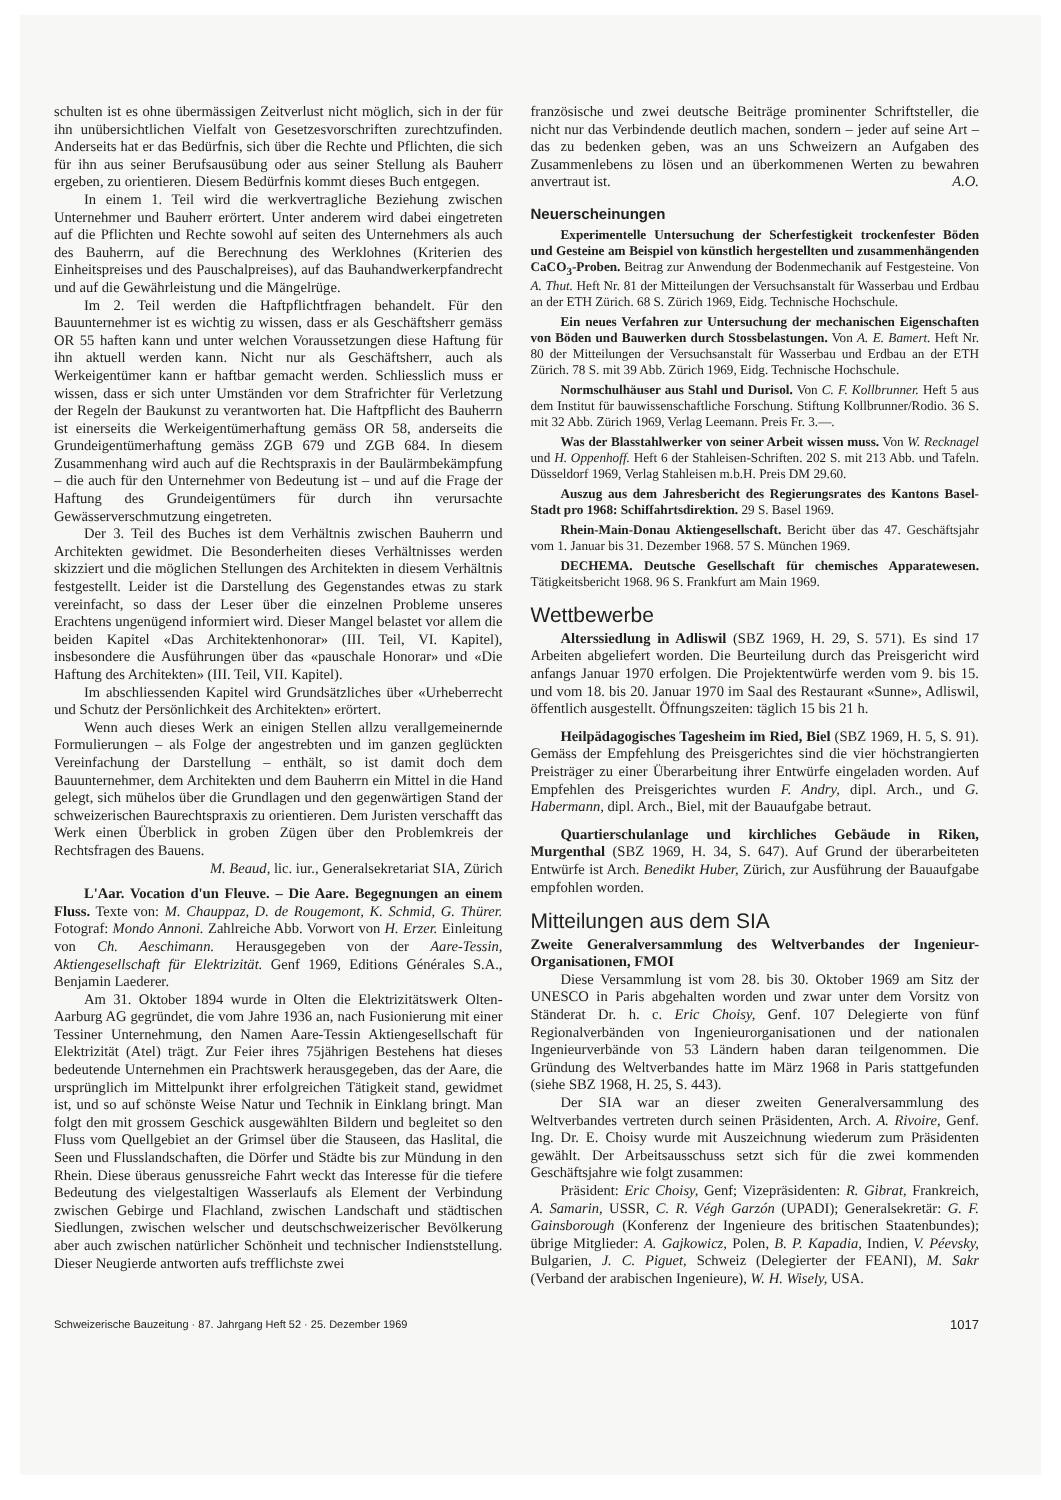schulten ist es ohne übermässigen Zeitverlust nicht möglich, sich in der für ihn unübersichtlichen Vielfalt von Gesetzesvorschriften zurechtzufinden. Anderseits hat er das Bedürfnis, sich über die Rechte und Pflichten, die sich für ihn aus seiner Berufsausübung oder aus seiner Stellung als Bauherr ergeben, zu orientieren. Diesem Bedürfnis kommt dieses Buch entgegen.
In einem 1. Teil wird die werkvertragliche Beziehung zwischen Unternehmer und Bauherr erörtert. Unter anderem wird dabei eingetreten auf die Pflichten und Rechte sowohl auf seiten des Unternehmers als auch des Bauherrn, auf die Berechnung des Werklohnes (Kriterien des Einheitspreises und des Pauschalpreises), auf das Bauhandwerkerpfandrecht und auf die Gewährleistung und die Mängelrüge.
Im 2. Teil werden die Haftpflichtfragen behandelt. Für den Bauunternehmer ist es wichtig zu wissen, dass er als Geschäftsherr gemäss OR 55 haften kann und unter welchen Voraussetzungen diese Haftung für ihn aktuell werden kann. Nicht nur als Geschäftsherr, auch als Werkeigentümer kann er haftbar gemacht werden. Schliesslich muss er wissen, dass er sich unter Umständen vor dem Strafrichter für Verletzung der Regeln der Baukunst zu verantworten hat. Die Haftpflicht des Bauherrn ist einerseits die Werkeigentümerhaftung gemäss OR 58, anderseits die Grundeigentümerhaftung gemäss ZGB 679 und ZGB 684. In diesem Zusammenhang wird auch auf die Rechtspraxis in der Baulärmbekämpfung – die auch für den Unternehmer von Bedeutung ist – und auf die Frage der Haftung des Grundeigentümers für durch ihn verursachte Gewässerverschmutzung eingetreten.
Der 3. Teil des Buches ist dem Verhältnis zwischen Bauherrn und Architekten gewidmet. Die Besonderheiten dieses Verhältnisses werden skizziert und die möglichen Stellungen des Architekten in diesem Verhältnis festgestellt. Leider ist die Darstellung des Gegenstandes etwas zu stark vereinfacht, so dass der Leser über die einzelnen Probleme unseres Erachtens ungenügend informiert wird. Dieser Mangel belastet vor allem die beiden Kapitel «Das Architektenhonorar» (III. Teil, VI. Kapitel), insbesondere die Ausführungen über das «pauschale Honorar» und «Die Haftung des Architekten» (III. Teil, VII. Kapitel).
Im abschliessenden Kapitel wird Grundsätzliches über «Urheberrecht und Schutz der Persönlichkeit des Architekten» erörtert.
Wenn auch dieses Werk an einigen Stellen allzu verallgemeinernde Formulierungen – als Folge der angestrebten und im ganzen geglückten Vereinfachung der Darstellung – enthält, so ist damit doch dem Bauunternehmer, dem Architekten und dem Bauherrn ein Mittel in die Hand gelegt, sich mühelos über die Grundlagen und den gegenwärtigen Stand der schweizerischen Baurechtspraxis zu orientieren. Dem Juristen verschafft das Werk einen Überblick in groben Zügen über den Problemkreis der Rechtsfragen des Bauens.
M. Beaud, lic. iur., Generalsekretariat SIA, Zürich
L'Aar. Vocation d'un Fleuve. – Die Aare. Begegnungen an einem Fluss. Texte von: M. Chauppaz, D. de Rougemont, K. Schmid, G. Thürer. Fotograf: Mondo Annoni. Zahlreiche Abb. Vorwort von H. Erzer. Einleitung von Ch. Aeschimann. Herausgegeben von der Aare-Tessin, Aktiengesellschaft für Elektrizität. Genf 1969, Editions Générales S.A., Benjamin Laederer.
Am 31. Oktober 1894 wurde in Olten die Elektrizitätswerk Olten-Aarburg AG gegründet, die vom Jahre 1936 an, nach Fusionierung mit einer Tessiner Unternehmung, den Namen Aare-Tessin Aktiengesellschaft für Elektrizität (Atel) trägt. Zur Feier ihres 75jährigen Bestehens hat dieses bedeutende Unternehmen ein Prachtswerk herausgegeben, das der Aare, die ursprünglich im Mittelpunkt ihrer erfolgreichen Tätigkeit stand, gewidmet ist, und so auf schönste Weise Natur und Technik in Einklang bringt. Man folgt den mit grossem Geschick ausgewählten Bildern und begleitet so den Fluss vom Quellgebiet an der Grimsel über die Stauseen, das Haslital, die Seen und Flusslandschaften, die Dörfer und Städte bis zur Mündung in den Rhein. Diese überaus genussreiche Fahrt weckt das Interesse für die tiefere Bedeutung des vielgestaltigen Wasserlaufs als Element der Verbindung zwischen Gebirge und Flachland, zwischen Landschaft und städtischen Siedlungen, zwischen welscher und deutschschweizerischer Bevölkerung aber auch zwischen natürlicher Schönheit und technischer Indienststellung. Dieser Neugierde antworten aufs trefflichste zwei
französische und zwei deutsche Beiträge prominenter Schriftsteller, die nicht nur das Verbindende deutlich machen, sondern – jeder auf seine Art – das zu bedenken geben, was an uns Schweizern an Aufgaben des Zusammenlebens zu lösen und an überkommenen Werten zu bewahren anvertraut ist. A.O.
Neuerscheinungen
Experimentelle Untersuchung der Scherfestigkeit trockenfester Böden und Gesteine am Beispiel von künstlich hergestellten und zusammenhängenden CaCO<sub>3</sub>-Proben. Beitrag zur Anwendung der Bodenmechanik auf Festgesteine. Von A. Thut. Heft Nr. 81 der Mitteilungen der Versuchsanstalt für Wasserbau und Erdbau an der ETH Zürich. 68 S. Zürich 1969, Eidg. Technische Hochschule.
Ein neues Verfahren zur Untersuchung der mechanischen Eigenschaften von Böden und Bauwerken durch Stossbelastungen. Von A. E. Bamert. Heft Nr. 80 der Mitteilungen der Versuchsanstalt für Wasserbau und Erdbau an der ETH Zürich. 78 S. mit 39 Abb. Zürich 1969, Eidg. Technische Hochschule.
Normschulhäuser aus Stahl und Durisol. Von C. F. Kollbrunner. Heft 5 aus dem Institut für bauwissenschaftliche Forschung. Stiftung Kollbrunner/Rodio. 36 S. mit 32 Abb. Zürich 1969, Verlag Leemann. Preis Fr. 3.—.
Was der Blasstahlwerker von seiner Arbeit wissen muss. Von W. Recknagel und H. Oppenhoff. Heft 6 der Stahleisen-Schriften. 202 S. mit 213 Abb. und Tafeln. Düsseldorf 1969, Verlag Stahleisen m.b.H. Preis DM 29.60.
Auszug aus dem Jahresbericht des Regierungsrates des Kantons Basel-Stadt pro 1968: Schiffahrtsdirektion. 29 S. Basel 1969.
Rhein-Main-Donau Aktiengesellschaft. Bericht über das 47. Geschäftsjahr vom 1. Januar bis 31. Dezember 1968. 57 S. München 1969.
DECHEMA. Deutsche Gesellschaft für chemisches Apparatewesen. Tätigkeitsbericht 1968. 96 S. Frankfurt am Main 1969.
Wettbewerbe
Alterssiedlung in Adliswil (SBZ 1969, H. 29, S. 571). Es sind 17 Arbeiten abgeliefert worden. Die Beurteilung durch das Preisgericht wird anfangs Januar 1970 erfolgen. Die Projektentwürfe werden vom 9. bis 15. und vom 18. bis 20. Januar 1970 im Saal des Restaurant «Sunne», Adliswil, öffentlich ausgestellt. Öffnungszeiten: täglich 15 bis 21 h.
Heilpädagogisches Tagesheim im Ried, Biel (SBZ 1969, H. 5, S. 91). Gemäss der Empfehlung des Preisgerichtes sind die vier höchstrangierten Preisträger zu einer Überarbeitung ihrer Entwürfe eingeladen worden. Auf Empfehlen des Preisgerichtes wurden F. Andry, dipl. Arch., und G. Habermann, dipl. Arch., Biel, mit der Bauaufgabe betraut.
Quartierschulanlage und kirchliches Gebäude in Riken, Murgenthal (SBZ 1969, H. 34, S. 647). Auf Grund der überarbeiteten Entwürfe ist Arch. Benedikt Huber, Zürich, zur Ausführung der Bauaufgabe empfohlen worden.
Mitteilungen aus dem SIA
Zweite Generalversammlung des Weltverbandes der Ingenieur-Organisationen, FMOI
Diese Versammlung ist vom 28. bis 30. Oktober 1969 am Sitz der UNESCO in Paris abgehalten worden und zwar unter dem Vorsitz von Ständerat Dr. h. c. Eric Choisy, Genf. 107 Delegierte von fünf Regionalverbänden von Ingenieurorganisationen und der nationalen Ingenieurverbände von 53 Ländern haben daran teilgenommen. Die Gründung des Weltverbandes hatte im März 1968 in Paris stattgefunden (siehe SBZ 1968, H. 25, S. 443).
Der SIA war an dieser zweiten Generalversammlung des Weltverbandes vertreten durch seinen Präsidenten, Arch. A. Rivoire, Genf. Ing. Dr. E. Choisy wurde mit Auszeichnung wiederum zum Präsidenten gewählt. Der Arbeitsausschuss setzt sich für die zwei kommenden Geschäftsjahre wie folgt zusammen:
Präsident: Eric Choisy, Genf; Vizepräsidenten: R. Gibrat, Frankreich, A. Samarin, USSR, C. R. Végh Garzón (UPADI); Generalsekretär: G. F. Gainsborough (Konferenz der Ingenieure des britischen Staatenbundes); übrige Mitglieder: A. Gajkowicz, Polen, B. P. Kapadia, Indien, V. Péevsky, Bulgarien, J. C. Piguet, Schweiz (Delegierter der FEANI), M. Sakr (Verband der arabischen Ingenieure), W. H. Wisely, USA.
Schweizerische Bauzeitung · 87. Jahrgang Heft 52 · 25. Dezember 1969 1017